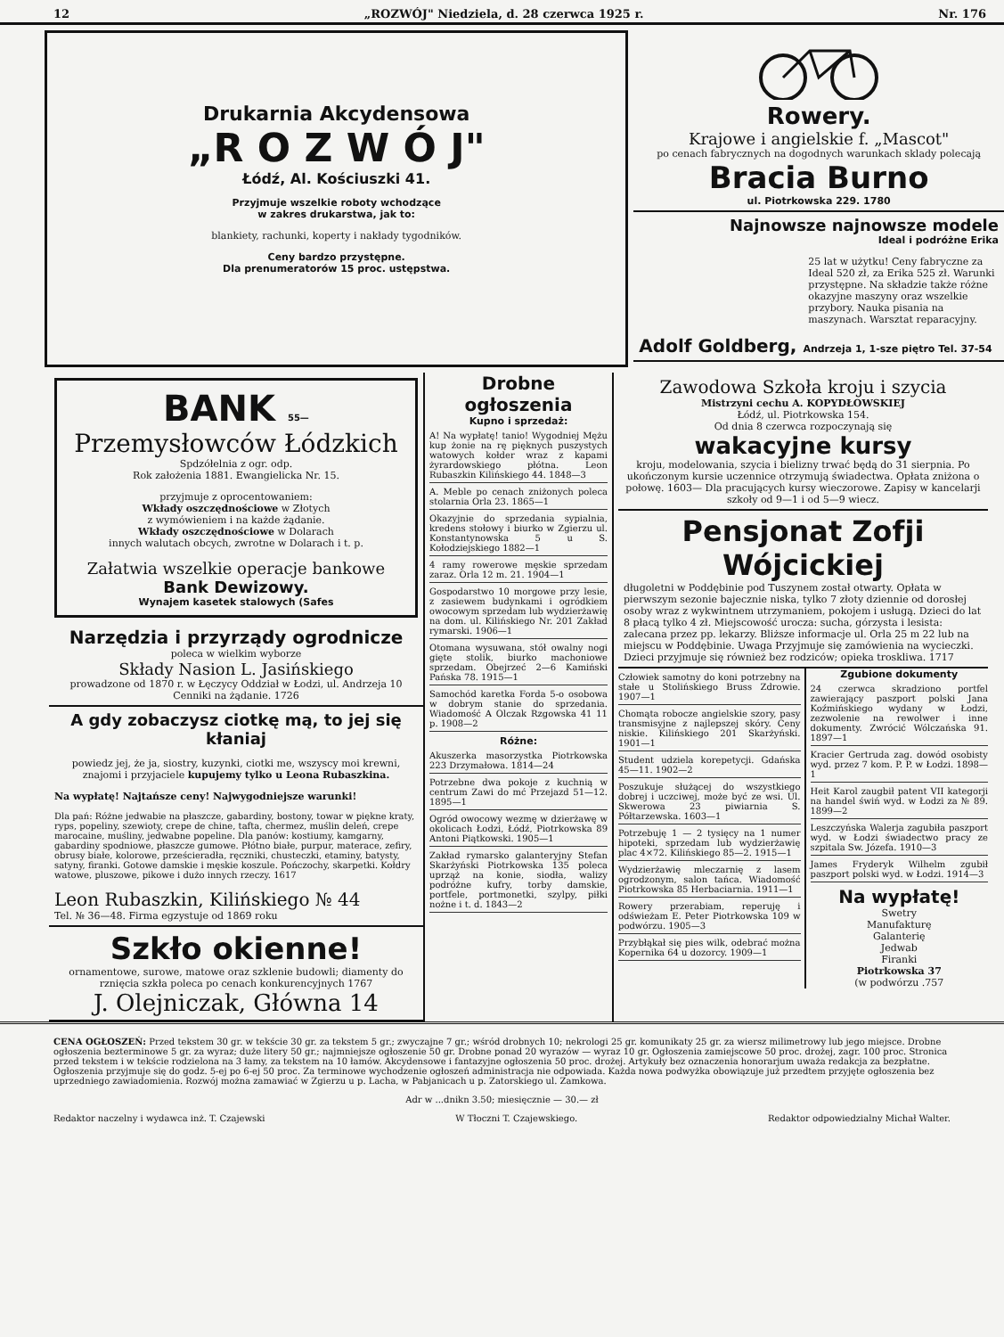12 „ROZWÓJ" Niedziela, d. 28 czerwca 1925 r. Nr. 176
Drukarnia Akcydensowa
„R O Z W Ó J"
Łódź, Al. Kościuszki 41.
Przyjmuje wszelkie roboty wchodzące
w zakres drukarstwa, jak to:
blankiety, rachunki, koperty i nakłady tygodników.
Ceny bardzo przystępne.
Dla prenumeratorów 15 proc. ustępstwa.
Rowery.
Krajowe i angielskie f. „Mascot"
po cenach fabrycznych na dogodnych warunkach sklady polecają
Bracia Burno
ul. Piotrkowska 229. 1780
Najnowsze najnowsze modele
Ideal i podróżne Erika
25 lat w użytku! Ceny fabryczne za Ideal 520 zł, za Erika 525 zł. Warunki przystępne. Na składzie także różne okazyjne maszyny oraz wszelkie przybory. Nauka pisania na maszynach. Warsztat reparacyjny.
Adolf Goldberg, Andrzeja 1, 1-sze piętro Tel. 37-54
BANK 55—
Przemysłowców Łódzkich
Spdzółelnia z ogr. odp.
Rok założenia 1881. Ewangielicka Nr. 15.
przyjmuje z oprocentowaniem:
Wkłady oszczędnościowe w Złotych
z wymówieniem i na każde żądanie.
Wkłady oszczędnościowe w Dolarach
innych walutach obcych, zwrotne w Dolarach i t. p.
Załatwia wszelkie operacje bankowe
Bank Dewizowy.
Wynajem kasetek stalowych (Safes
Narzędzia i przyrządy ogrodnicze
poleca w wielkim wyborze
Składy Nasion L. Jasińskiego
prowadzone od 1870 r. w Łęczycy Oddział w Łodzi, ul. Andrzeja 10 Cenniki na żądanie. 1726
A gdy zobaczysz ciotkę mą, to jej się kłaniaj
powiedz jej, że ja, siostry, kuzynki, ciotki me, wszyscy moi krewni, znajomi i przyjaciele kupujemy tylko u Leona Rubaszkina.
Na wypłatę! Najtańsze ceny! Najwygodniejsze warunki!
Dla pań: Różne jedwabie na płaszcze, gabardiny, bostony, towar w piękne kraty, ryps, popeliny, szewioty, crepe de chine, tafta, chermez, muślin deleń, crepe marocaine, muśliny, jedwabne popeline. Dla panów: kostiumy, kamgarny, gabardiny spodniowe, płaszcze gumowe. Płótno białe, purpur, materace, zefiry, obrusy białe, kolorowe, prześcieradła, ręczniki, chusteczki, etaminy, batysty, satyny, firanki. Gotowe damskie i męskie koszule. Pończochy, skarpetki. Kołdry watowe, pluszowe, pikowe i dużo innych rzeczy. 1617
Leon Rubaszkin, Kilińskiego № 44
Tel. № 36—48. Firma egzystuje od 1869 roku
Szkło okienne!
ornamentowe, surowe, matowe oraz szklenie budowli; diamenty do rznięcia szkła poleca po cenach konkurencyjnych 1767
J. Olejniczak, Główna 14
Drobne ogłoszenia
Kupno i sprzedaż:
A! Na wypłatę! tanio! Wygodniej Mężu kup żonie na rę pięknych puszystych watowych kołder wraz z kapami żyrardowskiego płótna. Leon Rubaszkin Kilińskiego 44. 1848—3
A. Meble po cenach zniżonych poleca stolarnia Orla 23. 1865—1
Okazyjnie do sprzedania sypialnia, kredens stołowy i biurko w Zgierzu ul. Konstantynowska 5 u S. Kołodziejskiego 1882—1
4 ramy rowerowe męskie sprzedam zaraz. Orla 12 m. 21. 1904—1
Gospodarstwo 10 morgowe przy lesie, z zasiewem budynkami i ogródkiem owocowym sprzedam lub wydzierżawię na dom. ul. Kilińskiego Nr. 201 Zakład rymarski. 1906—1
Otomana wysuwana, stół owalny nogi gięte stolik, biurko machoniowe sprzedam. Obejrzeć 2—6 Kamiński Pańska 78. 1915—1
Samochód karetka Forda 5-o osobowa w dobrym stanie do sprzedania. Wiadomość A Olczak Rzgowska 41 11 p. 1908—2
Różne:
Akuszerka masorzystka Piotrkowska 223 Drzymałowa. 1814—24
Potrzebne dwa pokoje z kuchnią w centrum Zawi do mć Przejazd 51—12. 1895—1
Ogród owocowy wezmę w dzierżawę w okolicach Łodzi, Łódź, Piotrkowska 89 Antoni Piątkowski. 1905—1
Zakład rymarsko galanteryjny Stefan Skarżyński Piotrkowska 135 poleca uprząż na konie, siodła, walizy podróżne kufry, torby damskie, portfele, portmonetki, szylpy, piłki nożne i t. d. 1843—2
Zawodowa Szkoła kroju i szycia
Mistrzyni cechu A. KOPYDŁOWSKIEJ
Łódź, ul. Piotrkowska 154.
Od dnia 8 czerwca rozpoczynają się
wakacyjne kursy
kroju, modelowania, szycia i bielizny trwać będą do 31 sierpnia. Po ukończonym kursie uczennice otrzymują świadectwa. Opłata zniżona o połowę. 1603— Dla pracujących kursy wieczorowe. Zapisy w kancelarji szkoły od 9—1 i od 5—9 wiecz.
Pensjonat Zofji Wójcickiej
długoletni w Poddębinie pod Tuszynem został otwarty. Opłata w pierwszym sezonie bajecznie niska, tylko 7 złoty dziennie od dorosłej osoby wraz z wykwintnem utrzymaniem, pokojem i usługą. Dzieci do lat 8 płacą tylko 4 zł. Miejscowość urocza: sucha, górzysta i lesista: zalecana przez pp. lekarzy. Bliższe informacje ul. Orla 25 m 22 lub na miejscu w Poddębinie. Uwaga Przyjmuje się zamówienia na wycieczki. Dzieci przyjmuje się również bez rodziców; opieka troskliwa. 1717
Człowiek samotny do koni potrzebny na stałe u Stolińskiego Bruss Zdrowie. 1907—1
Chomąta robocze angielskie szory, pasy transmisyjne z najlepszej skóry. Ceny niskie. Kilińskiego 201 Skarżyński. 1901—1
Student udziela korepetycji. Gdańska 45—11. 1902—2
Poszukuje służącej do wszystkiego dobrej i uczciwej, może być ze wsi. Ul. Skwerowa 23 piwiarnia S. Półtarzewska. 1603—1
Potrzebuję 1 — 2 tysięcy na 1 numer hipoteki, sprzedam lub wydzierżawię plac 4×72. Kilińskiego 85—2. 1915—1
Wydzierżawię mleczarnię z lasem ogrodzonym, salon tańca. Wiadomość Piotrkowska 85 Herbaciarnia. 1911—1
Rowery przerabiam, reperuję i odświeżam E. Peter Piotrkowska 109 w podwórzu. 1905—3
Przybłąkał się pies wilk, odebrać można Kopernika 64 u dozorcy. 1909—1
Zgubione dokumenty
24 czerwca skradziono portfel zawierający paszport polski Jana Koźmińskiego wydany w Łodzi, zezwolenie na rewolwer i inne dokumenty. Zwrócić Wólczańska 91. 1897—1
Kracier Gertruda zag. dowód osobisty wyd. przez 7 kom. P. P. w Łodzi. 1898—1
Heit Karol zaugbił patent VII kategorji na handel świń wyd. w Łodzi za № 89. 1899—2
Leszczyńska Walerja zagubiła paszport wyd. w Łodzi świadectwo pracy ze szpitala Sw. Józefa. 1910—3
James Fryderyk Wilhelm zgubił paszport polski wyd. w Łodzi. 1914—3
Na wypłatę!
Swetry
Manufakturę
Galanterię
Jedwab
Firanki
Piotrkowska 37
(w podwórzu .757
CENA OGŁOSZEŃ: Przed tekstem 30 gr. w tekście 30 gr. za tekstem 5 gr.; zwyczajne 7 gr.; wśród drobnych 10; nekrologi 25 gr. komunikaty 25 gr. za wiersz milimetrowy lub jego miejsce. Drobne ogłoszenia bezterminowe 5 gr. za wyraz; duże litery 50 gr.; najmniejsze ogłoszenie 50 gr. Drobne ponad 20 wyrazów — wyraz 10 gr. Ogłoszenia zamiejscowe 50 proc. drożej, zagr. 100 proc. Stronica przed tekstem i w tekście rodzielona na 3 łamy, za tekstem na 10 łamów. Akcydensowe i fantazyjne ogłoszenia 50 proc. drożej. Artykuły bez oznaczenia honorarjum uważa redakcja za bezpłatne. Ogłoszenia przyjmuje się do godz. 5-ej po 6-ej 50 proc. Za terminowe wychodzenie ogłoszeń administracja nie odpowiada. Każda nowa podwyżka obowiązuje już przedtem przyjęte ogłoszenia bez uprzedniego zawiadomienia. Rozwój można zamawiać w Zgierzu u p. Lacha, w Pabjanicach u p. Zatorskiego ul. Zamkowa.
Adr w ...dnikn 3.50; miesięcznie — 30.— zł
Redaktor naczelny i wydawca inż. T. Czajewski W Tłoczni T. Czajewskiego. Redaktor odpowiedzialny Michał Walter.